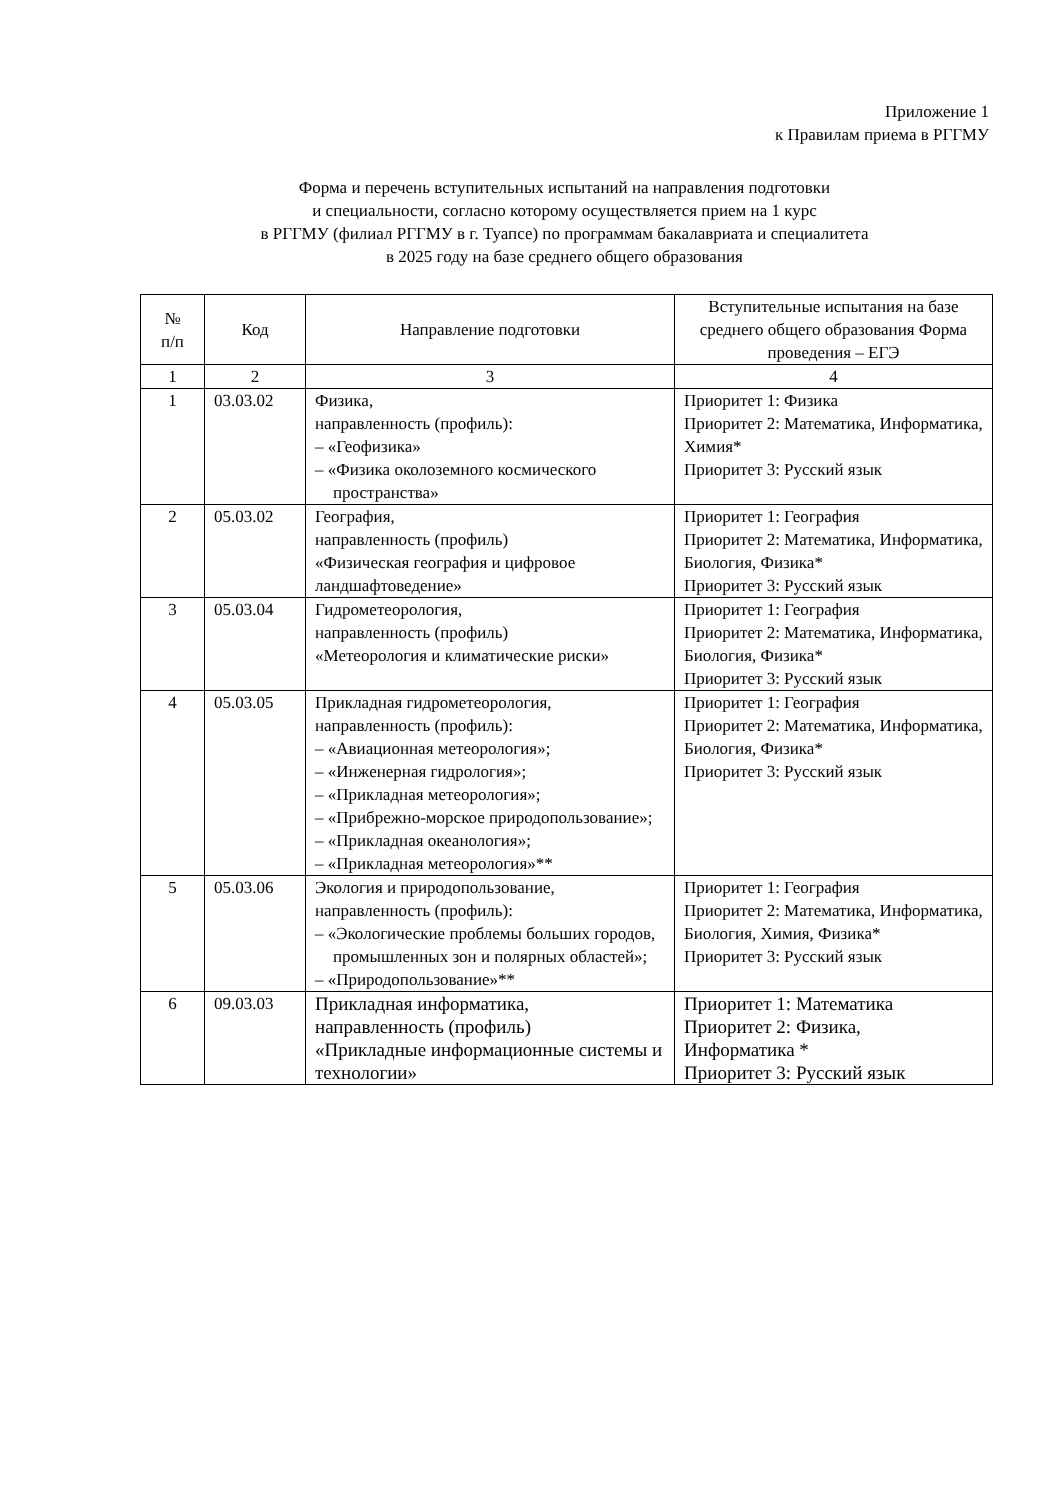Приложение 1
к Правилам приема в РГГМУ
Форма и перечень вступительных испытаний на направления подготовки
и специальности, согласно которому осуществляется прием на 1 курс
в РГГМУ (филиал РГГМУ в г. Туапсе) по программам бакалавриата и специалитета
в 2025 году на базе среднего общего образования
| № п/п | Код | Направление подготовки | Вступительные испытания на базе среднего общего образования Форма проведения – ЕГЭ |
| --- | --- | --- | --- |
| 1 | 2 | 3 | 4 |
| 1 | 03.03.02 | Физика, направленность (профиль): – «Геофизика» – «Физика околоземного космического пространства» | Приоритет 1: Физика Приоритет 2: Математика, Информатика, Химия* Приоритет 3: Русский язык |
| 2 | 05.03.02 | География, направленность (профиль) «Физическая география и цифровое ландшафтоведение» | Приоритет 1: География Приоритет 2: Математика, Информатика, Биология, Физика* Приоритет 3: Русский язык |
| 3 | 05.03.04 | Гидрометеорология, направленность (профиль) «Метеорология и климатические риски» | Приоритет 1: География Приоритет 2: Математика, Информатика, Биология, Физика* Приоритет 3: Русский язык |
| 4 | 05.03.05 | Прикладная гидрометеорология, направленность (профиль): – «Авиационная метеорология»; – «Инженерная гидрология»; – «Прикладная метеорология»; – «Прибрежно-морское природопользование»; – «Прикладная океанология»; – «Прикладная метеорология»** | Приоритет 1: География Приоритет 2: Математика, Информатика, Биология, Физика* Приоритет 3: Русский язык |
| 5 | 05.03.06 | Экология и природопользование, направленность (профиль): – «Экологические проблемы больших городов, промышленных зон и полярных областей»; – «Природопользование»** | Приоритет 1: География Приоритет 2: Математика, Информатика, Биология, Химия, Физика* Приоритет 3: Русский язык |
| 6 | 09.03.03 | Прикладная информатика, направленность (профиль) «Прикладные информационные системы и технологии» | Приоритет 1: Математика Приоритет 2: Физика, Информатика * Приоритет 3: Русский язык |